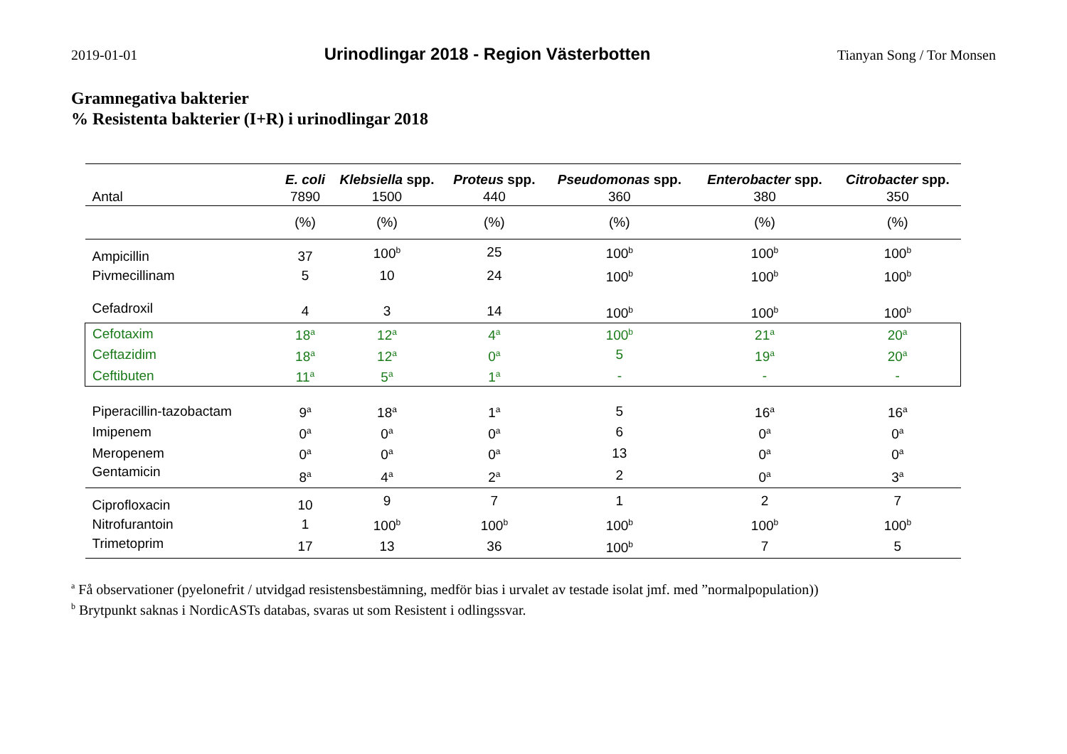2019-01-01 Urinodlingar 2018 - Region Västerbotten Tianyan Song / Tor Monsen
Gramnegativa bakterier
% Resistenta bakterier (I+R) i urinodlingar 2018
| | E. coli | Klebsiella spp. | Proteus spp. | Pseudomonas spp. | Enterobacter spp. | Citrobacter spp. |
| --- | --- | --- | --- | --- | --- | --- |
| Antal | 7890 | 1500 | 440 | 360 | 380 | 350 |
| | (%) | (%) | (%) | (%) | (%) | (%) |
| Ampicillin | 37 | 100<sup>b</sup> | 25 | 100<sup>b</sup> | 100<sup>b</sup> | 100<sup>b</sup> |
| Pivmecillinam | 5 | 10 | 24 | 100<sup>b</sup> | 100<sup>b</sup> | 100<sup>b</sup> |
| Cefadroxil | 4 | 3 | 14 | 100<sup>b</sup> | 100<sup>b</sup> | 100<sup>b</sup> |
| Cefotaxim | 18<sup>a</sup> | 12<sup>a</sup> | 4<sup>a</sup> | 100<sup>b</sup> | 21<sup>a</sup> | 20<sup>a</sup> |
| Ceftazidim | 18<sup>a</sup> | 12<sup>a</sup> | 0<sup>a</sup> | 5 | 19<sup>a</sup> | 20<sup>a</sup> |
| Ceftibuten | 11<sup>a</sup> | 5<sup>a</sup> | 1<sup>a</sup> | - | - | - |
| Piperacillin-tazobactam | 9<sup>a</sup> | 18<sup>a</sup> | 1<sup>a</sup> | 5 | 16<sup>a</sup> | 16<sup>a</sup> |
| Imipenem | 0<sup>a</sup> | 0<sup>a</sup> | 0<sup>a</sup> | 6 | 0<sup>a</sup> | 0<sup>a</sup> |
| Meropenem | 0<sup>a</sup> | 0<sup>a</sup> | 0<sup>a</sup> | 13 | 0<sup>a</sup> | 0<sup>a</sup> |
| Gentamicin | 8<sup>a</sup> | 4<sup>a</sup> | 2<sup>a</sup> | 2 | 0<sup>a</sup> | 3<sup>a</sup> |
| Ciprofloxacin | 10 | 9 | 7 | 1 | 2 | 7 |
| Nitrofurantoin | 1 | 100<sup>b</sup> | 100<sup>b</sup> | 100<sup>b</sup> | 100<sup>b</sup> | 100<sup>b</sup> |
| Trimetoprim | 17 | 13 | 36 | 100<sup>b</sup> | 7 | 5 |
<sup>a</sup> Få observationer (pyelonefrit / utvidgad resistensbestämning, medför bias i urvalet av testade isolat jmf. med ”normalpopulation))
<sup>b</sup> Brytpunkt saknas i NordicASTs databas, svaras ut som Resistent i odlingssvar.